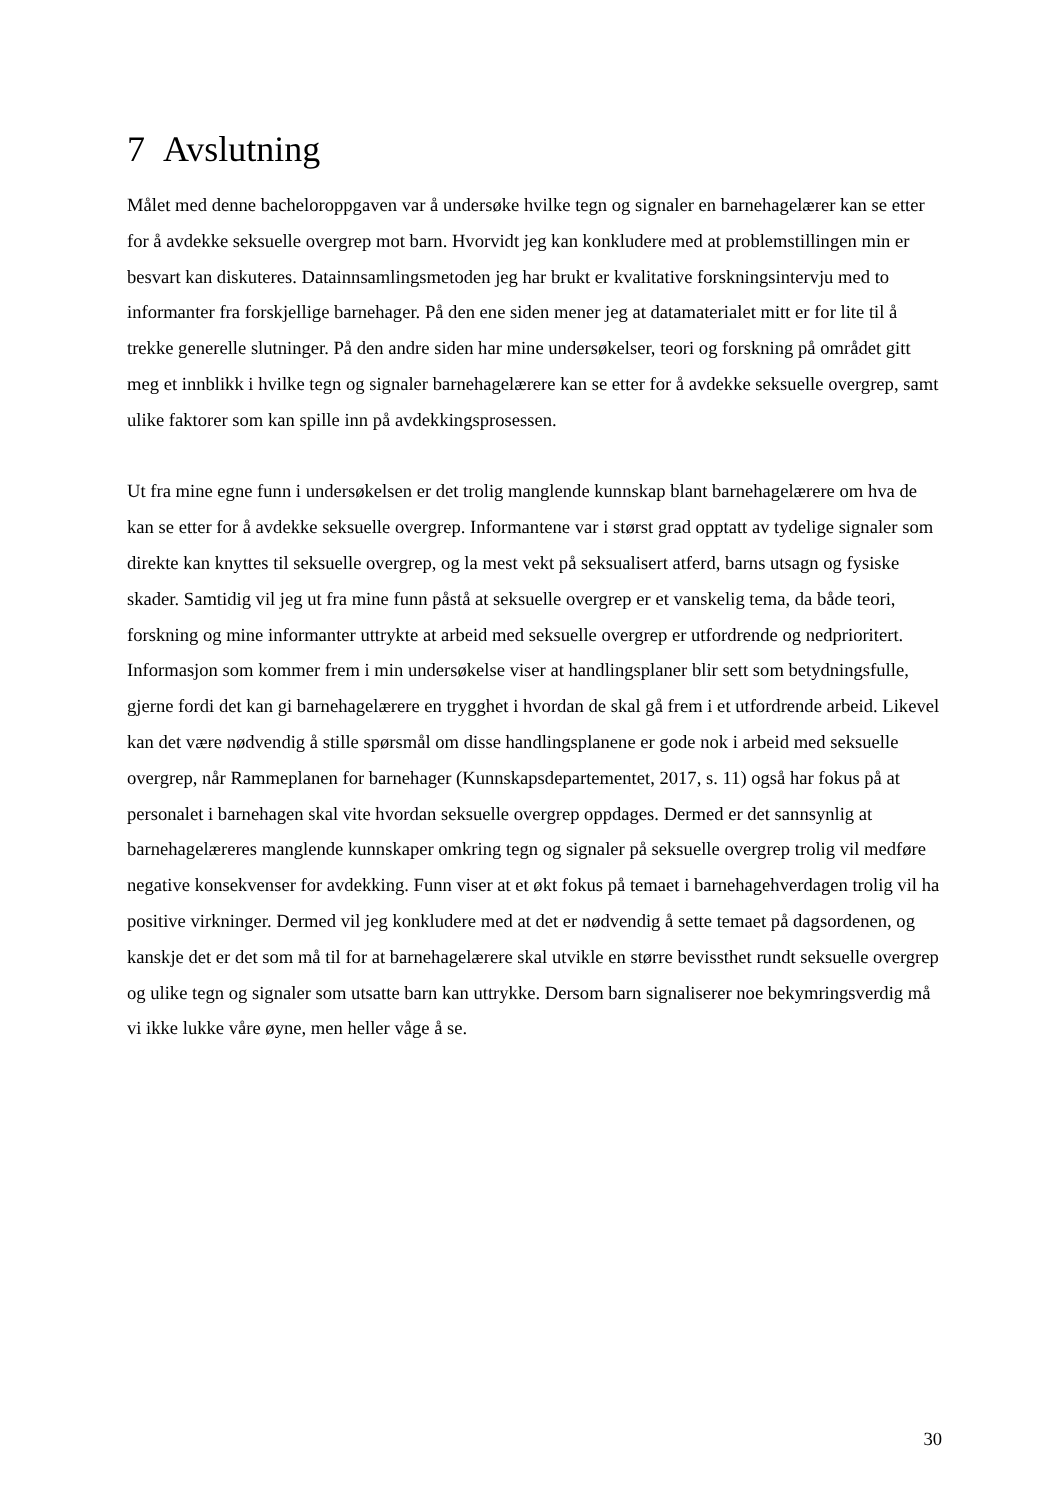7 Avslutning
Målet med denne bacheloroppgaven var å undersøke hvilke tegn og signaler en barnehagelærer kan se etter for å avdekke seksuelle overgrep mot barn. Hvorvidt jeg kan konkludere med at problemstillingen min er besvart kan diskuteres. Datainnsamlingsmetoden jeg har brukt er kvalitative forskningsintervju med to informanter fra forskjellige barnehager. På den ene siden mener jeg at datamaterialet mitt er for lite til å trekke generelle slutninger. På den andre siden har mine undersøkelser, teori og forskning på området gitt meg et innblikk i hvilke tegn og signaler barnehagelærere kan se etter for å avdekke seksuelle overgrep, samt ulike faktorer som kan spille inn på avdekkingsprosessen.
Ut fra mine egne funn i undersøkelsen er det trolig manglende kunnskap blant barnehagelærere om hva de kan se etter for å avdekke seksuelle overgrep. Informantene var i størst grad opptatt av tydelige signaler som direkte kan knyttes til seksuelle overgrep, og la mest vekt på seksualisert atferd, barns utsagn og fysiske skader. Samtidig vil jeg ut fra mine funn påstå at seksuelle overgrep er et vanskelig tema, da både teori, forskning og mine informanter uttrykte at arbeid med seksuelle overgrep er utfordrende og nedprioritert. Informasjon som kommer frem i min undersøkelse viser at handlingsplaner blir sett som betydningsfulle, gjerne fordi det kan gi barnehagelærere en trygghet i hvordan de skal gå frem i et utfordrende arbeid. Likevel kan det være nødvendig å stille spørsmål om disse handlingsplanene er gode nok i arbeid med seksuelle overgrep, når Rammeplanen for barnehager (Kunnskapsdepartementet, 2017, s. 11) også har fokus på at personalet i barnehagen skal vite hvordan seksuelle overgrep oppdages. Dermed er det sannsynlig at barnehagelæreres manglende kunnskaper omkring tegn og signaler på seksuelle overgrep trolig vil medføre negative konsekvenser for avdekking. Funn viser at et økt fokus på temaet i barnehagehverdagen trolig vil ha positive virkninger. Dermed vil jeg konkludere med at det er nødvendig å sette temaet på dagsordenen, og kanskje det er det som må til for at barnehagelærere skal utvikle en større bevissthet rundt seksuelle overgrep og ulike tegn og signaler som utsatte barn kan uttrykke. Dersom barn signaliserer noe bekymringsverdig må vi ikke lukke våre øyne, men heller våge å se.
30